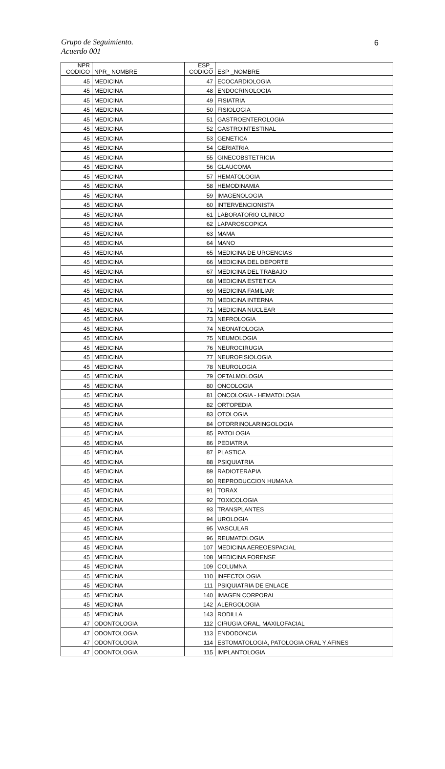Grupo de Seguimiento.
Acuerdo 001
6
| NPR CODIGO | NPR_ NOMBRE | ESP_ CODIGO | ESP _NOMBRE |
| --- | --- | --- | --- |
| 45 | MEDICINA | 47 | ECOCARDIOLOGIA |
| 45 | MEDICINA | 48 | ENDOCRINOLOGIA |
| 45 | MEDICINA | 49 | FISIATRIA |
| 45 | MEDICINA | 50 | FISIOLOGIA |
| 45 | MEDICINA | 51 | GASTROENTEROLOGIA |
| 45 | MEDICINA | 52 | GASTROINTESTINAL |
| 45 | MEDICINA | 53 | GENETICA |
| 45 | MEDICINA | 54 | GERIATRIA |
| 45 | MEDICINA | 55 | GINECOBSTETRICIA |
| 45 | MEDICINA | 56 | GLAUCOMA |
| 45 | MEDICINA | 57 | HEMATOLOGIA |
| 45 | MEDICINA | 58 | HEMODINAMIA |
| 45 | MEDICINA | 59 | IMAGENOLOGIA |
| 45 | MEDICINA | 60 | INTERVENCIONISTA |
| 45 | MEDICINA | 61 | LABORATORIO CLINICO |
| 45 | MEDICINA | 62 | LAPAROSCOPICA |
| 45 | MEDICINA | 63 | MAMA |
| 45 | MEDICINA | 64 | MANO |
| 45 | MEDICINA | 65 | MEDICINA DE URGENCIAS |
| 45 | MEDICINA | 66 | MEDICINA DEL DEPORTE |
| 45 | MEDICINA | 67 | MEDICINA DEL TRABAJO |
| 45 | MEDICINA | 68 | MEDICINA ESTETICA |
| 45 | MEDICINA | 69 | MEDICINA FAMILIAR |
| 45 | MEDICINA | 70 | MEDICINA INTERNA |
| 45 | MEDICINA | 71 | MEDICINA NUCLEAR |
| 45 | MEDICINA | 73 | NEFROLOGIA |
| 45 | MEDICINA | 74 | NEONATOLOGIA |
| 45 | MEDICINA | 75 | NEUMOLOGIA |
| 45 | MEDICINA | 76 | NEUROCIRUGIA |
| 45 | MEDICINA | 77 | NEUROFISIOLOGIA |
| 45 | MEDICINA | 78 | NEUROLOGIA |
| 45 | MEDICINA | 79 | OFTALMOLOGIA |
| 45 | MEDICINA | 80 | ONCOLOGIA |
| 45 | MEDICINA | 81 | ONCOLOGIA - HEMATOLOGIA |
| 45 | MEDICINA | 82 | ORTOPEDIA |
| 45 | MEDICINA | 83 | OTOLOGIA |
| 45 | MEDICINA | 84 | OTORRINOLARINGOLOGIA |
| 45 | MEDICINA | 85 | PATOLOGIA |
| 45 | MEDICINA | 86 | PEDIATRIA |
| 45 | MEDICINA | 87 | PLASTICA |
| 45 | MEDICINA | 88 | PSIQUIATRIA |
| 45 | MEDICINA | 89 | RADIOTERAPIA |
| 45 | MEDICINA | 90 | REPRODUCCION HUMANA |
| 45 | MEDICINA | 91 | TORAX |
| 45 | MEDICINA | 92 | TOXICOLOGIA |
| 45 | MEDICINA | 93 | TRANSPLANTES |
| 45 | MEDICINA | 94 | UROLOGIA |
| 45 | MEDICINA | 95 | VASCULAR |
| 45 | MEDICINA | 96 | REUMATOLOGIA |
| 45 | MEDICINA | 107 | MEDICINA AEREOESPACIAL |
| 45 | MEDICINA | 108 | MEDICINA FORENSE |
| 45 | MEDICINA | 109 | COLUMNA |
| 45 | MEDICINA | 110 | INFECTOLOGIA |
| 45 | MEDICINA | 111 | PSIQUIATRIA DE ENLACE |
| 45 | MEDICINA | 140 | IMAGEN CORPORAL |
| 45 | MEDICINA | 142 | ALERGOLOGIA |
| 45 | MEDICINA | 143 | RODILLA |
| 47 | ODONTOLOGIA | 112 | CIRUGIA ORAL, MAXILOFACIAL |
| 47 | ODONTOLOGIA | 113 | ENDODONCIA |
| 47 | ODONTOLOGIA | 114 | ESTOMATOLOGIA, PATOLOGIA ORAL Y AFINES |
| 47 | ODONTOLOGIA | 115 | IMPLANTOLOGIA |